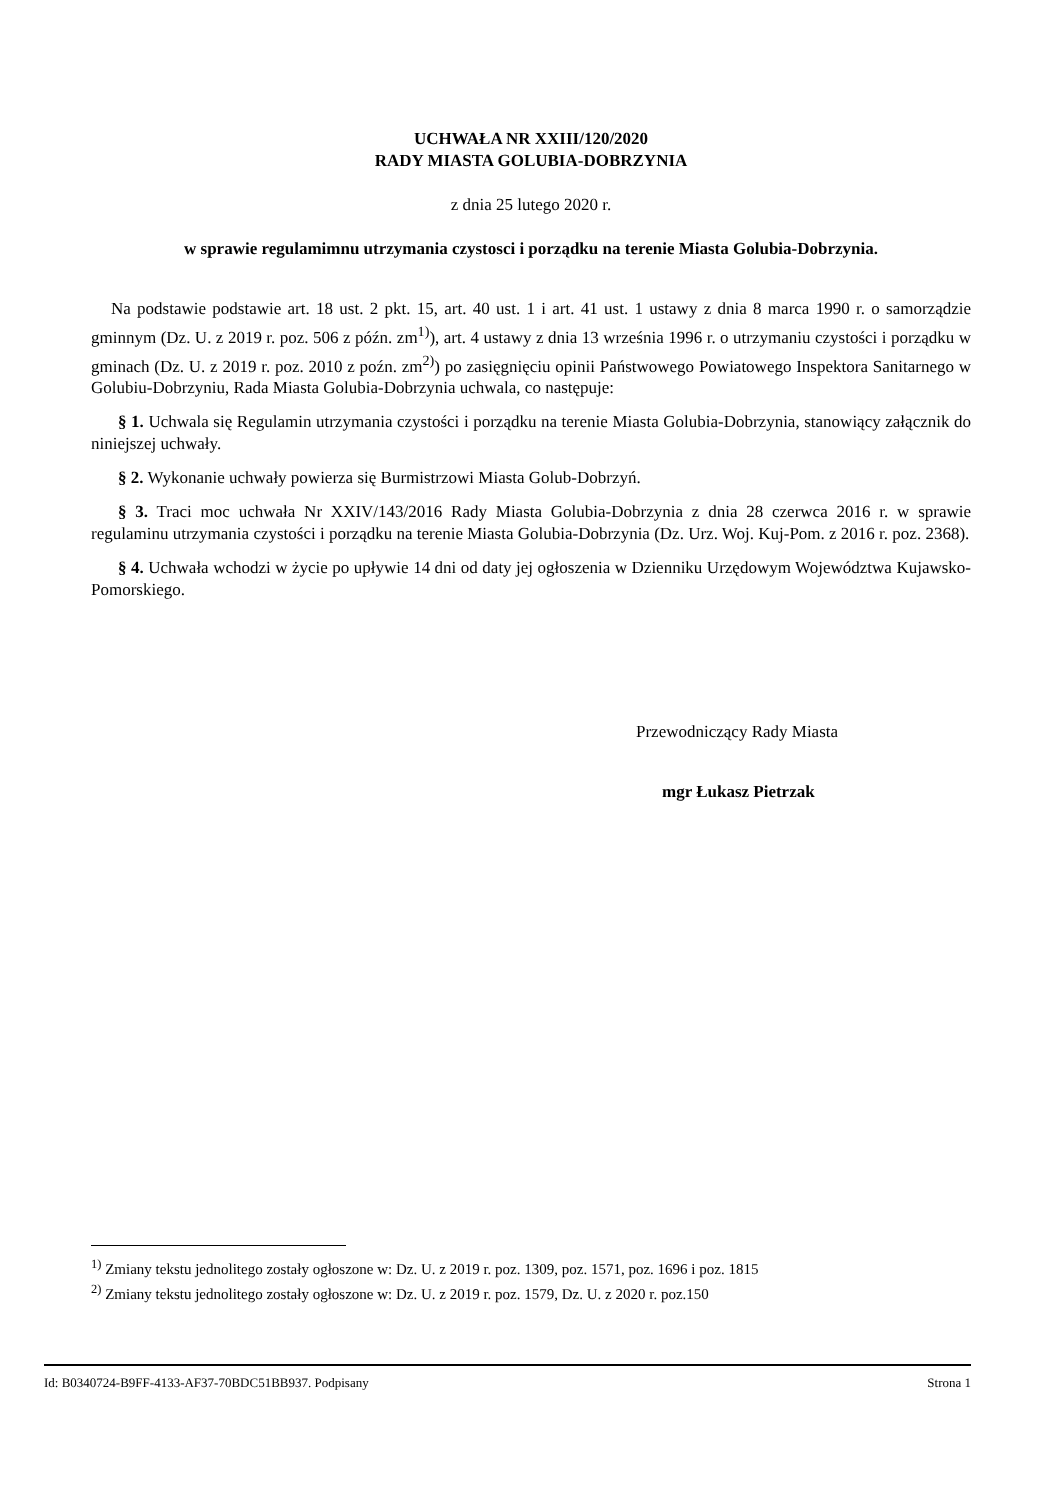UCHWAŁA NR XXIII/120/2020
RADY MIASTA GOLUBIA-DOBRZYNIA
z dnia 25 lutego 2020 r.
w sprawie regulamimnu utrzymania czystosci i porządku na terenie Miasta Golubia-Dobrzynia.
Na podstawie podstawie art. 18 ust. 2 pkt. 15, art. 40 ust. 1 i art. 41 ust. 1 ustawy z dnia 8 marca 1990 r. o samorządzie gminnym (Dz. U. z 2019 r. poz. 506 z późn. zm<sup>1)</sup>), art. 4 ustawy z dnia 13 września 1996 r. o utrzymaniu czystości i porządku w gminach (Dz. U. z 2019 r. poz. 2010 z poźn. zm<sup>2)</sup>) po zasięgnięciu opinii Państwowego Powiatowego Inspektora Sanitarnego w Golubiu-Dobrzyniu, Rada Miasta Golubia-Dobrzynia uchwala, co następuje:
§ 1. Uchwala się Regulamin utrzymania czystości i porządku na terenie Miasta Golubia-Dobrzynia, stanowiący załącznik do niniejszej uchwały.
§ 2. Wykonanie uchwały powierza się Burmistrzowi Miasta Golub-Dobrzyń.
§ 3. Traci moc uchwała Nr XXIV/143/2016 Rady Miasta Golubia-Dobrzynia z dnia 28 czerwca 2016 r. w sprawie regulaminu utrzymania czystości i porządku na terenie Miasta Golubia-Dobrzynia (Dz. Urz. Woj. Kuj-Pom. z 2016 r. poz. 2368).
§ 4. Uchwała wchodzi w życie po upływie 14 dni od daty jej ogłoszenia w Dzienniku Urzędowym Województwa Kujawsko-Pomorskiego.
Przewodniczący Rady Miasta
mgr Łukasz Pietrzak
<sup>1)</sup> Zmiany tekstu jednolitego zostały ogłoszone w: Dz. U. z 2019 r. poz. 1309, poz. 1571, poz. 1696 i poz. 1815
<sup>2)</sup> Zmiany tekstu jednolitego zostały ogłoszone w: Dz. U. z 2019 r. poz. 1579, Dz. U. z 2020 r. poz.150
Id: B0340724-B9FF-4133-AF37-70BDC51BB937. Podpisany Strona 1